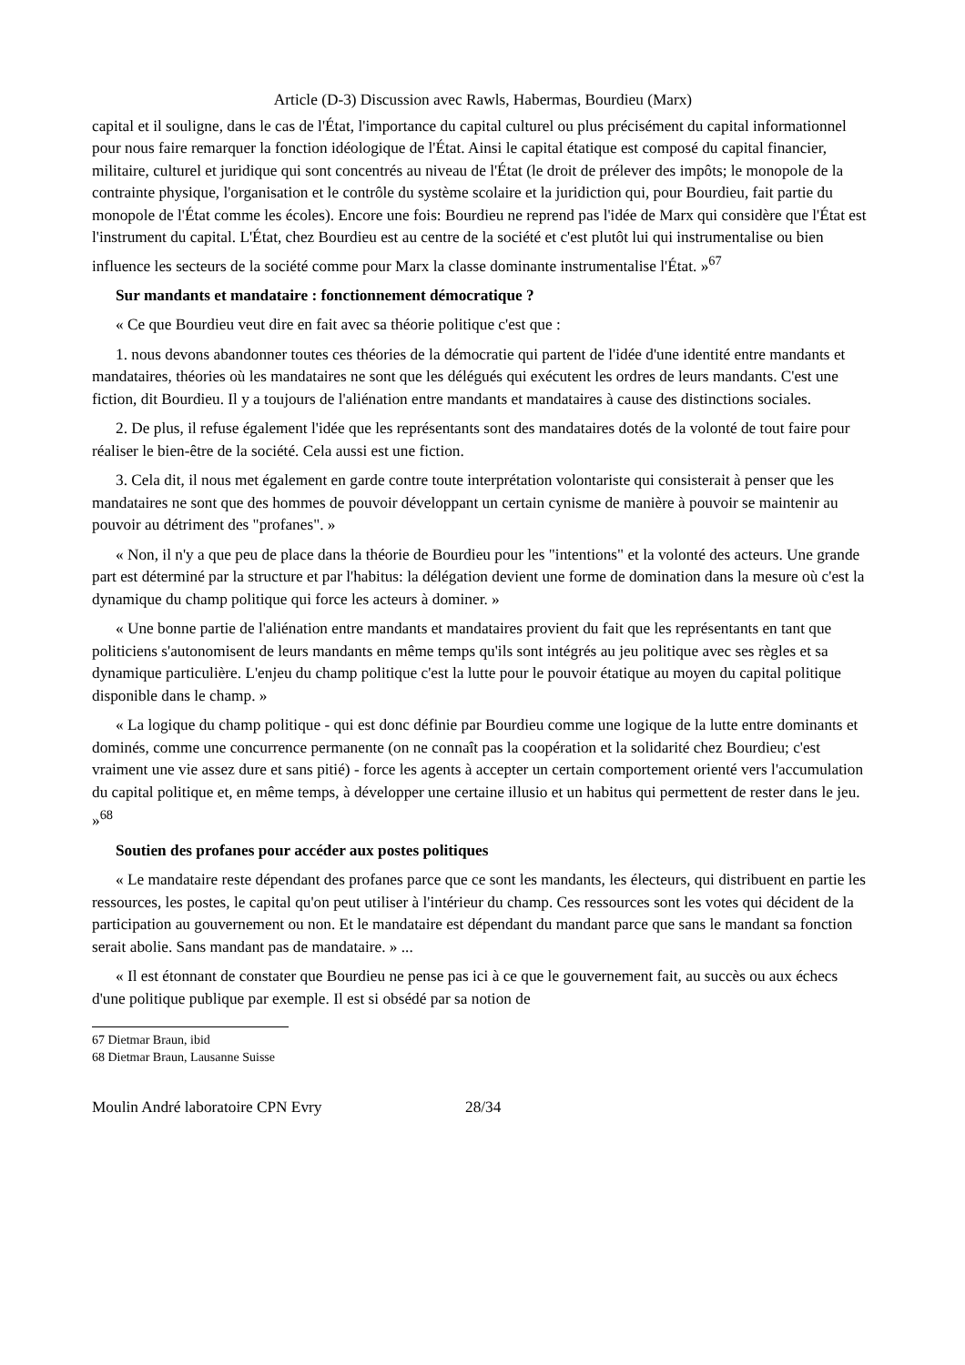Article (D-3) Discussion avec Rawls, Habermas, Bourdieu (Marx)
capital et il souligne, dans le cas de l'État, l'importance du capital culturel ou plus précisément du capital informationnel pour nous faire remarquer la fonction idéologique de l'État. Ainsi le capital étatique est composé du capital financier, militaire, culturel et juridique qui sont concentrés au niveau de l'État (le droit de prélever des impôts; le monopole de la contrainte physique, l'organisation et le contrôle du système scolaire et la juridiction qui, pour Bourdieu, fait partie du monopole de l'État comme les écoles). Encore une fois: Bourdieu ne reprend pas l'idée de Marx qui considère que l'État est l'instrument du capital. L'État, chez Bourdieu est au centre de la société et c'est plutôt lui qui instrumentalise ou bien influence les secteurs de la société comme pour Marx la classe dominante instrumentalise l'État. »<sup>67</sup>
Sur mandants et mandataire : fonctionnement démocratique ?
« Ce que Bourdieu veut dire en fait avec sa théorie politique c'est que :
1. nous devons abandonner toutes ces théories de la démocratie qui partent de l'idée d'une identité entre mandants et mandataires, théories où les mandataires ne sont que les délégués qui exécutent les ordres de leurs mandants. C'est une fiction, dit Bourdieu. Il y a toujours de l'aliénation entre mandants et mandataires à cause des distinctions sociales.
2. De plus, il refuse également l'idée que les représentants sont des mandataires dotés de la volonté de tout faire pour réaliser le bien-être de la société. Cela aussi est une fiction.
3. Cela dit, il nous met également en garde contre toute interprétation volontariste qui consisterait à penser que les mandataires ne sont que des hommes de pouvoir développant un certain cynisme de manière à pouvoir se maintenir au pouvoir au détriment des "profanes". »
« Non, il n'y a que peu de place dans la théorie de Bourdieu pour les "intentions" et la volonté des acteurs. Une grande part est déterminé par la structure et par l'habitus: la délégation devient une forme de domination dans la mesure où c'est la dynamique du champ politique qui force les acteurs à dominer. »
« Une bonne partie de l'aliénation entre mandants et mandataires provient du fait que les représentants en tant que politiciens s'autonomisent de leurs mandants en même temps qu'ils sont intégrés au jeu politique avec ses règles et sa dynamique particulière. L'enjeu du champ politique c'est la lutte pour le pouvoir étatique au moyen du capital politique disponible dans le champ. »
« La logique du champ politique - qui est donc définie par Bourdieu comme une logique de la lutte entre dominants et dominés, comme une concurrence permanente (on ne connaît pas la coopération et la solidarité chez Bourdieu; c'est vraiment une vie assez dure et sans pitié) - force les agents à accepter un certain comportement orienté vers l'accumulation du capital politique et, en même temps, à développer une certaine illusio et un habitus qui permettent de rester dans le jeu. »<sup>68</sup>
Soutien des profanes pour accéder aux postes politiques
« Le mandataire reste dépendant des profanes parce que ce sont les mandants, les électeurs, qui distribuent en partie les ressources, les postes, le capital qu'on peut utiliser à l'intérieur du champ. Ces ressources sont les votes qui décident de la participation au gouvernement ou non. Et le mandataire est dépendant du mandant parce que sans le mandant sa fonction serait abolie. Sans mandant pas de mandataire. » ...
« Il est étonnant de constater que Bourdieu ne pense pas ici à ce que le gouvernement fait, au succès ou aux échecs d'une politique publique par exemple. Il est si obsédé par sa notion de
67 Dietmar Braun, ibid
68 Dietmar Braun, Lausanne Suisse
Moulin André laboratoire CPN Evry 28/34